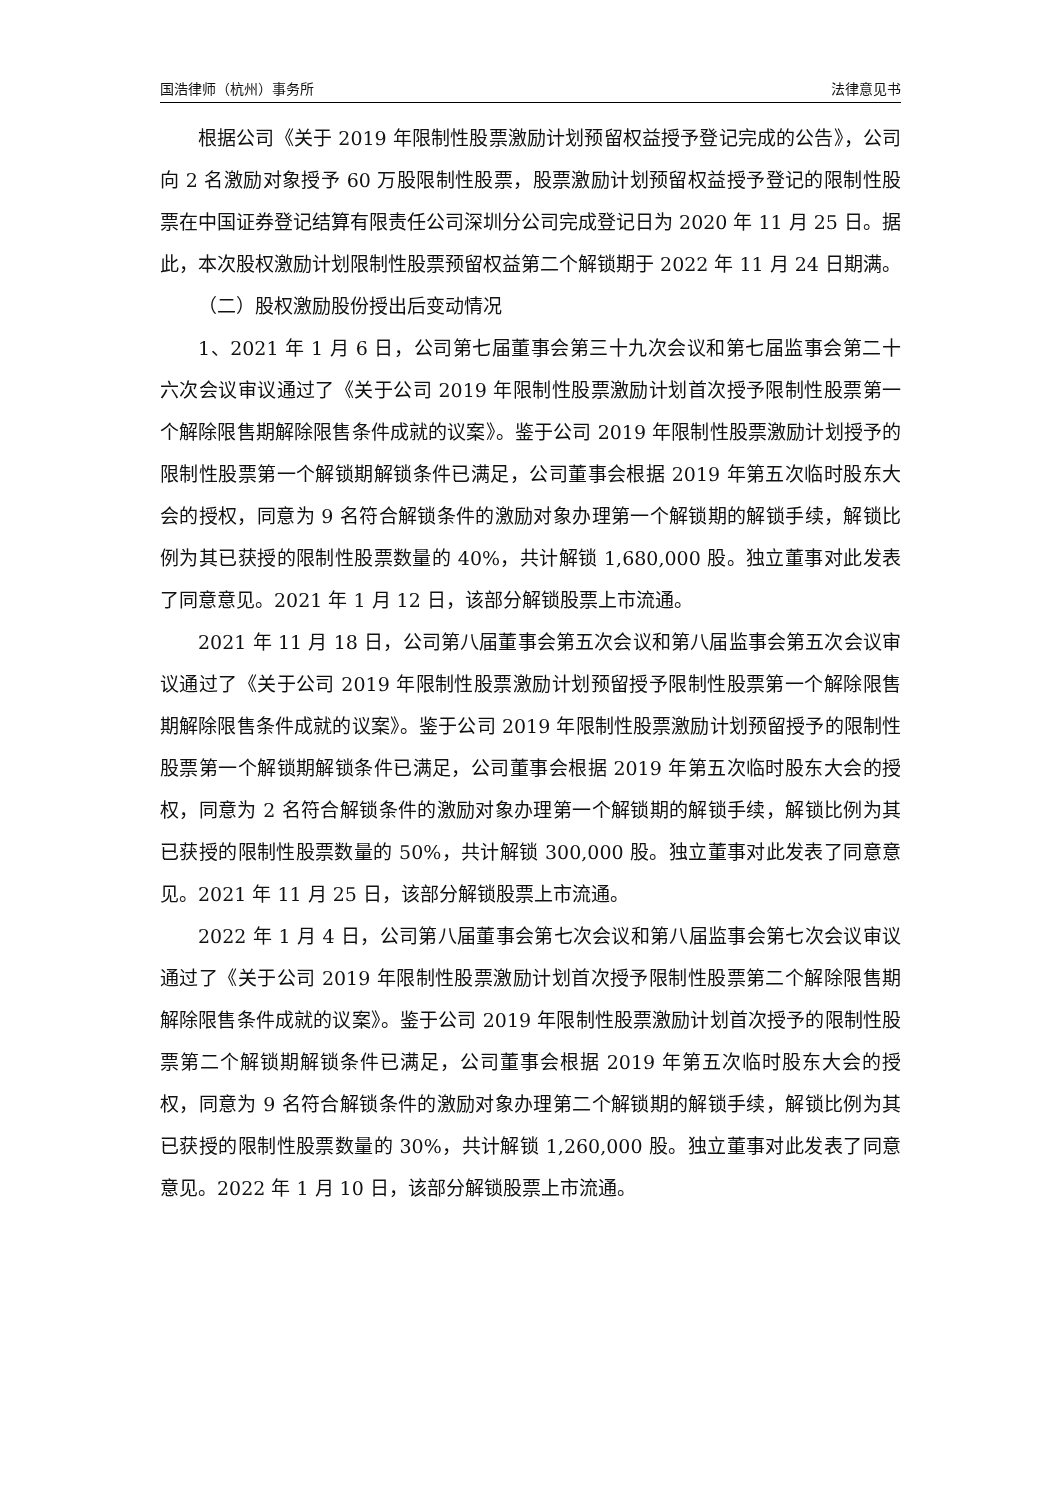国浩律师（杭州）事务所 法律意见书
根据公司《关于 2019 年限制性股票激励计划预留权益授予登记完成的公告》，公司向 2 名激励对象授予 60 万股限制性股票，股票激励计划预留权益授予登记的限制性股票在中国证券登记结算有限责任公司深圳分公司完成登记日为 2020 年 11 月 25 日。据此，本次股权激励计划限制性股票预留权益第二个解锁期于 2022 年 11 月 24 日期满。
（二）股权激励股份授出后变动情况
1、2021 年 1 月 6 日，公司第七届董事会第三十九次会议和第七届监事会第二十六次会议审议通过了《关于公司 2019 年限制性股票激励计划首次授予限制性股票第一个解除限售期解除限售条件成就的议案》。鉴于公司 2019 年限制性股票激励计划授予的限制性股票第一个解锁期解锁条件已满足，公司董事会根据 2019 年第五次临时股东大会的授权，同意为 9 名符合解锁条件的激励对象办理第一个解锁期的解锁手续，解锁比例为其已获授的限制性股票数量的 40%，共计解锁 1,680,000 股。独立董事对此发表了同意意见。2021 年 1 月 12 日，该部分解锁股票上市流通。
2021 年 11 月 18 日，公司第八届董事会第五次会议和第八届监事会第五次会议审议通过了《关于公司 2019 年限制性股票激励计划预留授予限制性股票第一个解除限售期解除限售条件成就的议案》。鉴于公司 2019 年限制性股票激励计划预留授予的限制性股票第一个解锁期解锁条件已满足，公司董事会根据 2019 年第五次临时股东大会的授权，同意为 2 名符合解锁条件的激励对象办理第一个解锁期的解锁手续，解锁比例为其已获授的限制性股票数量的 50%，共计解锁 300,000 股。独立董事对此发表了同意意见。2021 年 11 月 25 日，该部分解锁股票上市流通。
2022 年 1 月 4 日，公司第八届董事会第七次会议和第八届监事会第七次会议审议通过了《关于公司 2019 年限制性股票激励计划首次授予限制性股票第二个解除限售期解除限售条件成就的议案》。鉴于公司 2019 年限制性股票激励计划首次授予的限制性股票第二个解锁期解锁条件已满足，公司董事会根据 2019 年第五次临时股东大会的授权，同意为 9 名符合解锁条件的激励对象办理第二个解锁期的解锁手续，解锁比例为其已获授的限制性股票数量的 30%，共计解锁 1,260,000 股。独立董事对此发表了同意意见。2022 年 1 月 10 日，该部分解锁股票上市流通。